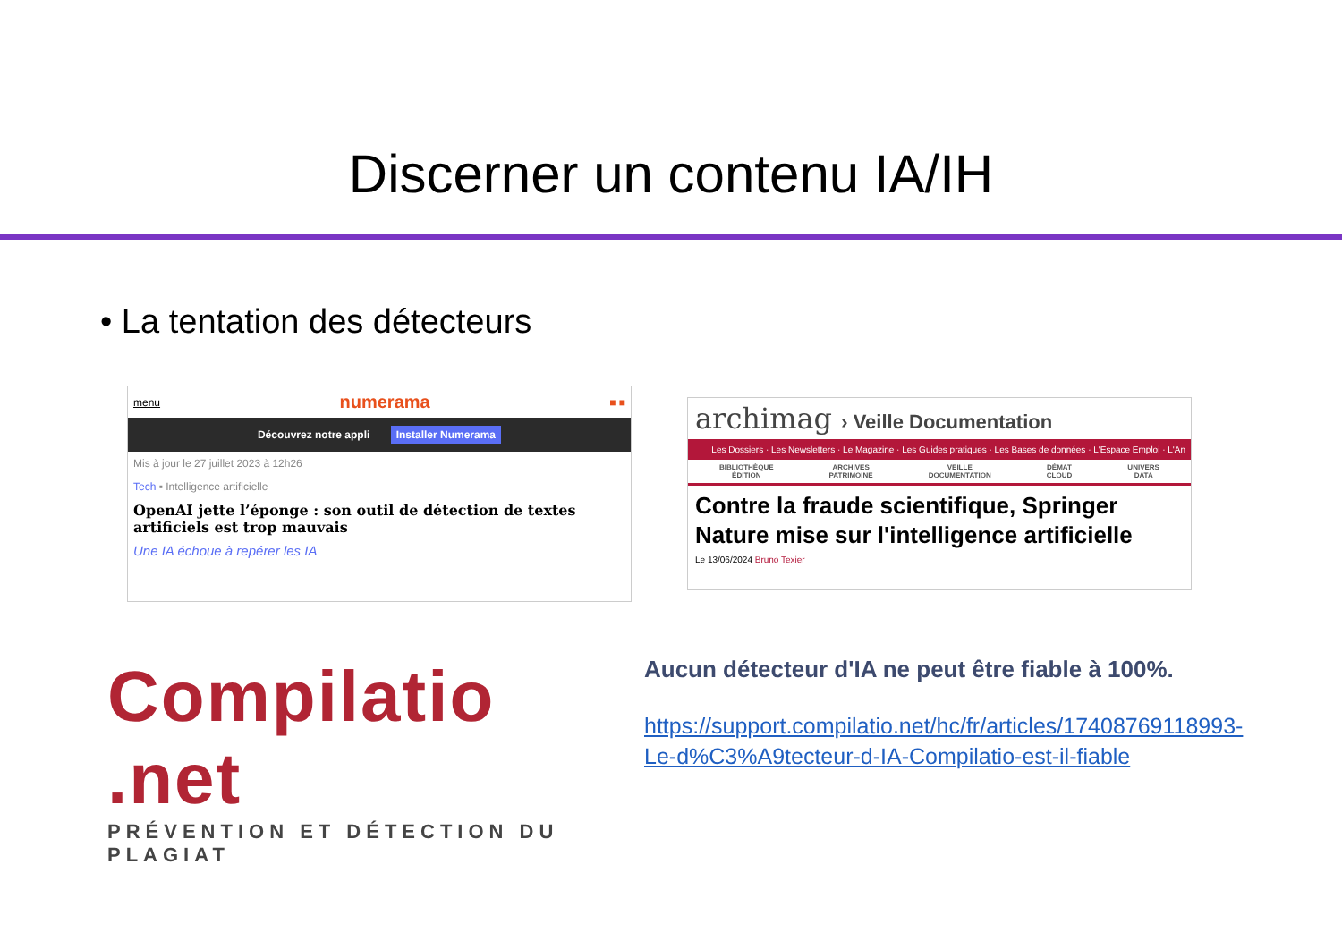Discerner un contenu IA/IH
• La tentation des détecteurs
menu numerama ■ ■
Découvrez notre appli Installer Numerama
Mis à jour le 27 juillet 2023 à 12h26
Tech ▪ Intelligence artificielle
OpenAI jette l’éponge : son outil de détection de textes artificiels est trop mauvais
Une IA échoue à repérer les IA
archimag › Veille Documentation
Les Dossiers · Les Newsletters · Le Magazine · Les Guides pratiques · Les Bases de données · L'Espace Emploi · L'An
BIBLIOTHÈQUE
ÉDITION
ARCHIVES
PATRIMOINE
VEILLE
DOCUMENTATION
DÉMAT
CLOUD
UNIVERS
DATA
Contre la fraude scientifique, Springer Nature mise sur l'intelligence artificielle
Le 13/06/2024 Bruno Texier
Compilatio .net
PRÉVENTION ET DÉTECTION DU PLAGIAT
Aucun détecteur d'IA ne peut être fiable à 100%.
https://support.compilatio.net/hc/fr/articles/17408769118993-Le-d%C3%A9tecteur-d-IA-Compilatio-est-il-fiable